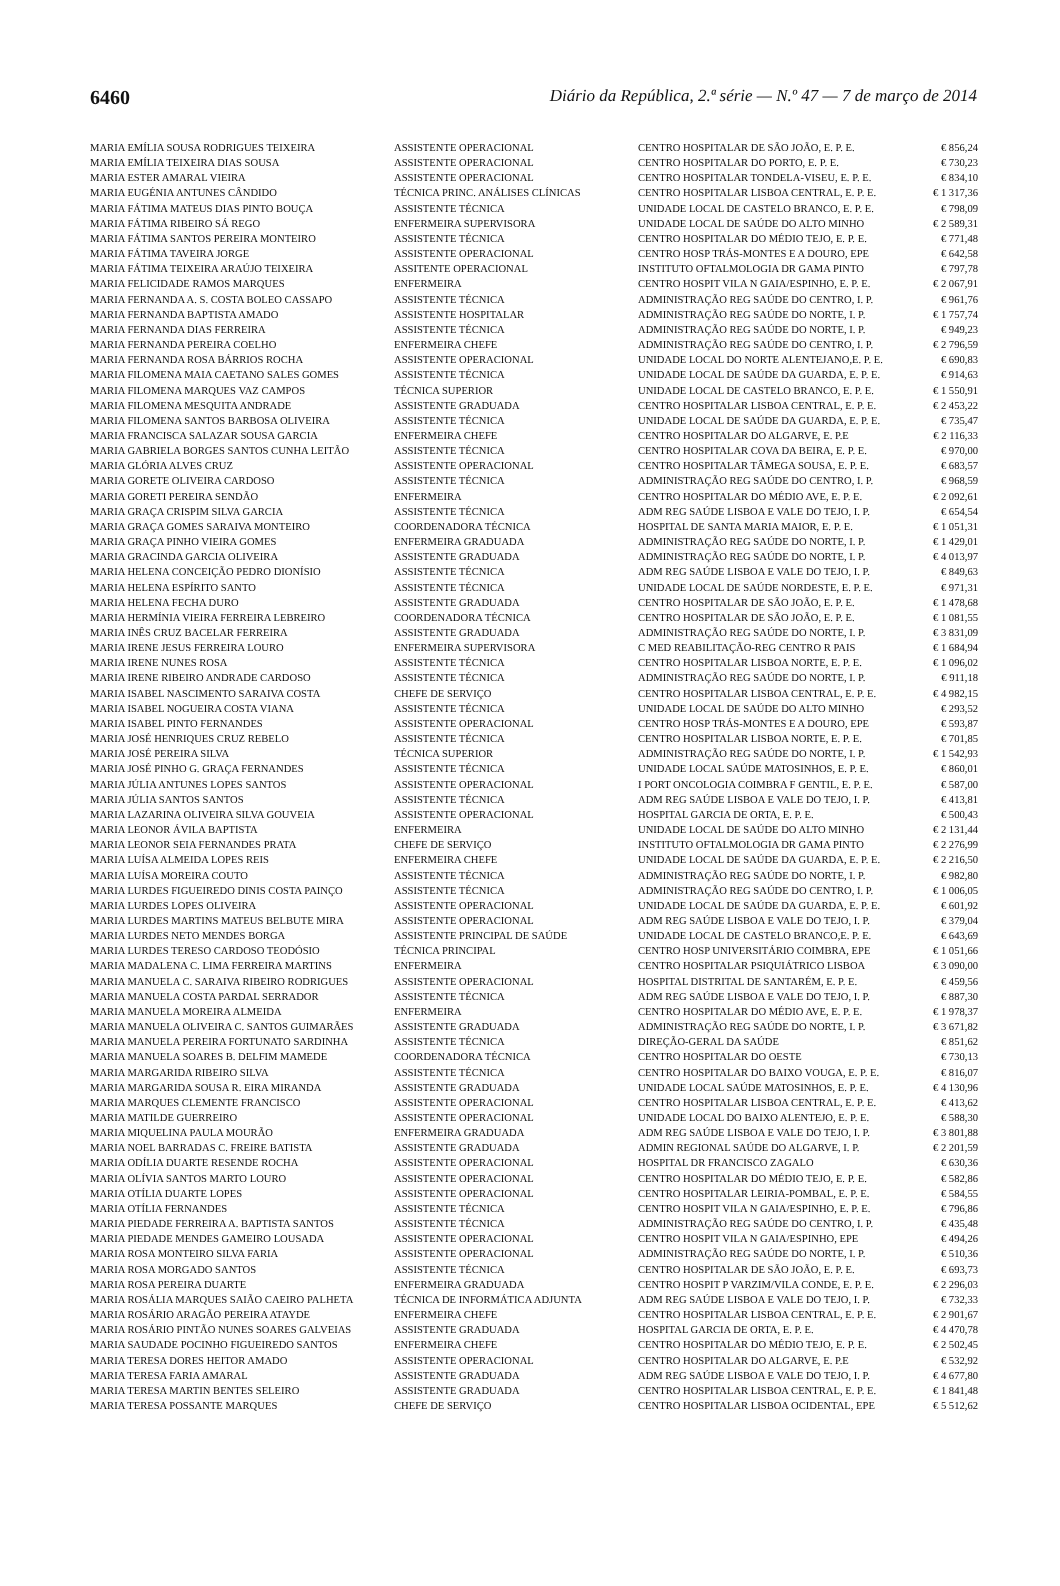6460 Diário da República, 2.ª série — N.º 47 — 7 de março de 2014
| MARIA EMÍLIA SOUSA RODRIGUES TEIXEIRA | ASSISTENTE OPERACIONAL | CENTRO HOSPITALAR DE SÃO JOÃO, E. P. E. | € 856,24 |
| MARIA EMÍLIA TEIXEIRA DIAS SOUSA | ASSISTENTE OPERACIONAL | CENTRO HOSPITALAR DO PORTO, E. P. E. | € 730,23 |
| MARIA ESTER AMARAL VIEIRA | ASSISTENTE OPERACIONAL | CENTRO HOSPITALAR TONDELA-VISEU, E. P. E. | € 834,10 |
| MARIA EUGÉNIA ANTUNES CÂNDIDO | TÉCNICA PRINC. ANÁLISES CLÍNICAS | CENTRO HOSPITALAR LISBOA CENTRAL, E. P. E. | € 1 317,36 |
| MARIA FÁTIMA MATEUS DIAS PINTO BOUÇA | ASSISTENTE TÉCNICA | UNIDADE LOCAL DE CASTELO BRANCO, E. P. E. | € 798,09 |
| MARIA FÁTIMA RIBEIRO SÁ REGO | ENFERMEIRA SUPERVISORA | UNIDADE LOCAL DE SAÚDE DO ALTO MINHO | € 2 589,31 |
| MARIA FÁTIMA SANTOS PEREIRA MONTEIRO | ASSISTENTE TÉCNICA | CENTRO HOSPITALAR DO MÉDIO TEJO, E. P. E. | € 771,48 |
| MARIA FÁTIMA TAVEIRA JORGE | ASSISTENTE OPERACIONAL | CENTRO HOSP TRÁS-MONTES E A DOURO, EPE | € 642,58 |
| MARIA FÁTIMA TEIXEIRA ARAÚJO TEIXEIRA | ASSITENTE OPERACIONAL | INSTITUTO OFTALMOLOGIA DR GAMA PINTO | € 797,78 |
| MARIA FELICIDADE RAMOS MARQUES | ENFERMEIRA | CENTRO HOSPIT VILA N GAIA/ESPINHO, E. P. E. | € 2 067,91 |
| MARIA FERNANDA A. S. COSTA BOLEO CASSAPO | ASSISTENTE TÉCNICA | ADMINISTRAÇÃO REG SAÚDE DO CENTRO, I. P. | € 961,76 |
| MARIA FERNANDA BAPTISTA AMADO | ASSISTENTE HOSPITALAR | ADMINISTRAÇÃO REG SAÚDE DO NORTE, I. P. | € 1 757,74 |
| MARIA FERNANDA DIAS FERREIRA | ASSISTENTE TÉCNICA | ADMINISTRAÇÃO REG SAÚDE DO NORTE, I. P. | € 949,23 |
| MARIA FERNANDA PEREIRA COELHO | ENFERMEIRA CHEFE | ADMINISTRAÇÃO REG SAÚDE DO CENTRO, I. P. | € 2 796,59 |
| MARIA FERNANDA ROSA BÁRRIOS ROCHA | ASSISTENTE OPERACIONAL | UNIDADE LOCAL DO NORTE ALENTEJANO,E. P. E. | € 690,83 |
| MARIA FILOMENA MAIA CAETANO SALES GOMES | ASSISTENTE TÉCNICA | UNIDADE LOCAL DE SAÚDE DA GUARDA, E. P. E. | € 914,63 |
| MARIA FILOMENA MARQUES VAZ CAMPOS | TÉCNICA SUPERIOR | UNIDADE LOCAL DE CASTELO BRANCO, E. P. E. | € 1 550,91 |
| MARIA FILOMENA MESQUITA ANDRADE | ASSISTENTE GRADUADA | CENTRO HOSPITALAR LISBOA CENTRAL, E. P. E. | € 2 453,22 |
| MARIA FILOMENA SANTOS BARBOSA OLIVEIRA | ASSISTENTE TÉCNICA | UNIDADE LOCAL DE SAÚDE DA GUARDA, E. P. E. | € 735,47 |
| MARIA FRANCISCA SALAZAR SOUSA GARCIA | ENFERMEIRA CHEFE | CENTRO HOSPITALAR DO ALGARVE, E. P.E | € 2 116,33 |
| MARIA GABRIELA BORGES SANTOS CUNHA LEITÃO | ASSISTENTE TÉCNICA | CENTRO HOSPITALAR COVA DA BEIRA, E. P. E. | € 970,00 |
| MARIA GLÓRIA ALVES CRUZ | ASSISTENTE OPERACIONAL | CENTRO HOSPITALAR TÂMEGA SOUSA, E. P. E. | € 683,57 |
| MARIA GORETE OLIVEIRA CARDOSO | ASSISTENTE TÉCNICA | ADMINISTRAÇÃO REG SAÚDE DO CENTRO, I. P. | € 968,59 |
| MARIA GORETI PEREIRA SENDÃO | ENFERMEIRA | CENTRO HOSPITALAR DO MÉDIO AVE, E. P. E. | € 2 092,61 |
| MARIA GRAÇA CRISPIM SILVA GARCIA | ASSISTENTE TÉCNICA | ADM REG SAÚDE LISBOA E VALE DO TEJO, I. P. | € 654,54 |
| MARIA GRAÇA GOMES SARAIVA MONTEIRO | COORDENADORA TÉCNICA | HOSPITAL DE SANTA MARIA MAIOR, E. P. E. | € 1 051,31 |
| MARIA GRAÇA PINHO VIEIRA GOMES | ENFERMEIRA GRADUADA | ADMINISTRAÇÃO REG SAÚDE DO NORTE, I. P. | € 1 429,01 |
| MARIA GRACINDA GARCIA OLIVEIRA | ASSISTENTE GRADUADA | ADMINISTRAÇÃO REG SAÚDE DO NORTE, I. P. | € 4 013,97 |
| MARIA HELENA CONCEIÇÃO PEDRO DIONÍSIO | ASSISTENTE TÉCNICA | ADM REG SAÚDE LISBOA E VALE DO TEJO, I. P. | € 849,63 |
| MARIA HELENA ESPÍRITO SANTO | ASSISTENTE TÉCNICA | UNIDADE LOCAL DE SAÚDE NORDESTE, E. P. E. | € 971,31 |
| MARIA HELENA FECHA DURO | ASSISTENTE GRADUADA | CENTRO HOSPITALAR DE SÃO JOÃO, E. P. E. | € 1 478,68 |
| MARIA HERMÍNIA VIEIRA FERREIRA LEBREIRO | COORDENADORA TÉCNICA | CENTRO HOSPITALAR DE SÃO JOÃO, E. P. E. | € 1 081,55 |
| MARIA INÊS CRUZ BACELAR FERREIRA | ASSISTENTE GRADUADA | ADMINISTRAÇÃO REG SAÚDE DO NORTE, I. P. | € 3 831,09 |
| MARIA IRENE JESUS FERREIRA LOURO | ENFERMEIRA SUPERVISORA | C MED REABILITAÇÃO-REG CENTRO R PAIS | € 1 684,94 |
| MARIA IRENE NUNES ROSA | ASSISTENTE TÉCNICA | CENTRO HOSPITALAR LISBOA NORTE, E. P. E. | € 1 096,02 |
| MARIA IRENE RIBEIRO ANDRADE CARDOSO | ASSISTENTE TÉCNICA | ADMINISTRAÇÃO REG SAÚDE DO NORTE, I. P. | € 911,18 |
| MARIA ISABEL NASCIMENTO SARAIVA COSTA | CHEFE DE SERVIÇO | CENTRO HOSPITALAR LISBOA CENTRAL, E. P. E. | € 4 982,15 |
| MARIA ISABEL NOGUEIRA COSTA VIANA | ASSISTENTE TÉCNICA | UNIDADE LOCAL DE SAÚDE DO ALTO MINHO | € 293,52 |
| MARIA ISABEL PINTO FERNANDES | ASSISTENTE OPERACIONAL | CENTRO HOSP TRÁS-MONTES E A DOURO, EPE | € 593,87 |
| MARIA JOSÉ HENRIQUES CRUZ REBELO | ASSISTENTE TÉCNICA | CENTRO HOSPITALAR LISBOA NORTE, E. P. E. | € 701,85 |
| MARIA JOSÉ PEREIRA SILVA | TÉCNICA SUPERIOR | ADMINISTRAÇÃO REG SAÚDE DO NORTE, I. P. | € 1 542,93 |
| MARIA JOSÉ PINHO G. GRAÇA FERNANDES | ASSISTENTE TÉCNICA | UNIDADE LOCAL SAÚDE MATOSINHOS, E. P. E. | € 860,01 |
| MARIA JÚLIA ANTUNES LOPES SANTOS | ASSISTENTE OPERACIONAL | I PORT ONCOLOGIA COIMBRA F GENTIL, E. P. E. | € 587,00 |
| MARIA JÚLIA SANTOS SANTOS | ASSISTENTE TÉCNICA | ADM REG SAÚDE LISBOA E VALE DO TEJO, I. P. | € 413,81 |
| MARIA LAZARINA OLIVEIRA SILVA GOUVEIA | ASSISTENTE OPERACIONAL | HOSPITAL GARCIA DE ORTA, E. P. E. | € 500,43 |
| MARIA LEONOR ÁVILA BAPTISTA | ENFERMEIRA | UNIDADE LOCAL DE SAÚDE DO ALTO MINHO | € 2 131,44 |
| MARIA LEONOR SEIA FERNANDES PRATA | CHEFE DE SERVIÇO | INSTITUTO OFTALMOLOGIA DR GAMA PINTO | € 2 276,99 |
| MARIA LUÍSA ALMEIDA LOPES REIS | ENFERMEIRA CHEFE | UNIDADE LOCAL DE SAÚDE DA GUARDA, E. P. E. | € 2 216,50 |
| MARIA LUÍSA MOREIRA COUTO | ASSISTENTE TÉCNICA | ADMINISTRAÇÃO REG SAÚDE DO NORTE, I. P. | € 982,80 |
| MARIA LURDES FIGUEIREDO DINIS COSTA PAINÇO | ASSISTENTE TÉCNICA | ADMINISTRAÇÃO REG SAÚDE DO CENTRO, I. P. | € 1 006,05 |
| MARIA LURDES LOPES OLIVEIRA | ASSISTENTE OPERACIONAL | UNIDADE LOCAL DE SAÚDE DA GUARDA, E. P. E. | € 601,92 |
| MARIA LURDES MARTINS MATEUS BELBUTE MIRA | ASSISTENTE OPERACIONAL | ADM REG SAÚDE LISBOA E VALE DO TEJO, I. P. | € 379,04 |
| MARIA LURDES NETO MENDES BORGA | ASSISTENTE PRINCIPAL DE SAÚDE | UNIDADE LOCAL DE CASTELO BRANCO,E. P. E. | € 643,69 |
| MARIA LURDES TERESO CARDOSO TEODÓSIO | TÉCNICA PRINCIPAL | CENTRO HOSP UNIVERSITÁRIO COIMBRA, EPE | € 1 051,66 |
| MARIA MADALENA C. LIMA FERREIRA MARTINS | ENFERMEIRA | CENTRO HOSPITALAR PSIQUIÁTRICO LISBOA | € 3 090,00 |
| MARIA MANUELA C. SARAIVA RIBEIRO RODRIGUES | ASSISTENTE OPERACIONAL | HOSPITAL DISTRITAL DE SANTARÉM, E. P. E. | € 459,56 |
| MARIA MANUELA COSTA PARDAL SERRADOR | ASSISTENTE TÉCNICA | ADM REG SAÚDE LISBOA E VALE DO TEJO, I. P. | € 887,30 |
| MARIA MANUELA MOREIRA ALMEIDA | ENFERMEIRA | CENTRO HOSPITALAR DO MÉDIO AVE, E. P. E. | € 1 978,37 |
| MARIA MANUELA OLIVEIRA C. SANTOS GUIMARÃES | ASSISTENTE GRADUADA | ADMINISTRAÇÃO REG SAÚDE DO NORTE, I. P. | € 3 671,82 |
| MARIA MANUELA PEREIRA FORTUNATO SARDINHA | ASSISTENTE TÉCNICA | DIREÇÃO-GERAL DA SAÚDE | € 851,62 |
| MARIA MANUELA SOARES B. DELFIM MAMEDE | COORDENADORA TÉCNICA | CENTRO HOSPITALAR DO OESTE | € 730,13 |
| MARIA MARGARIDA RIBEIRO SILVA | ASSISTENTE TÉCNICA | CENTRO HOSPITALAR DO BAIXO VOUGA, E. P. E. | € 816,07 |
| MARIA MARGARIDA SOUSA R. EIRA MIRANDA | ASSISTENTE GRADUADA | UNIDADE LOCAL SAÚDE MATOSINHOS, E. P. E. | € 4 130,96 |
| MARIA MARQUES CLEMENTE FRANCISCO | ASSISTENTE OPERACIONAL | CENTRO HOSPITALAR LISBOA CENTRAL, E. P. E. | € 413,62 |
| MARIA MATILDE GUERREIRO | ASSISTENTE OPERACIONAL | UNIDADE LOCAL DO BAIXO ALENTEJO, E. P. E. | € 588,30 |
| MARIA MIQUELINA PAULA MOURÃO | ENFERMEIRA GRADUADA | ADM REG SAÚDE LISBOA E VALE DO TEJO, I. P. | € 3 801,88 |
| MARIA NOEL BARRADAS C. FREIRE BATISTA | ASSISTENTE GRADUADA | ADMIN REGIONAL SAÚDE DO ALGARVE, I. P. | € 2 201,59 |
| MARIA ODÍLIA DUARTE RESENDE ROCHA | ASSISTENTE OPERACIONAL | HOSPITAL DR FRANCISCO ZAGALO | € 630,36 |
| MARIA OLÍVIA SANTOS MARTO LOURO | ASSISTENTE OPERACIONAL | CENTRO HOSPITALAR DO MÉDIO TEJO, E. P. E. | € 582,86 |
| MARIA OTÍLIA DUARTE LOPES | ASSISTENTE OPERACIONAL | CENTRO HOSPITALAR LEIRIA-POMBAL, E. P. E. | € 584,55 |
| MARIA OTÍLIA FERNANDES | ASSISTENTE TÉCNICA | CENTRO HOSPIT VILA N GAIA/ESPINHO, E. P. E. | € 796,86 |
| MARIA PIEDADE FERREIRA A. BAPTISTA SANTOS | ASSISTENTE TÉCNICA | ADMINISTRAÇÃO REG SAÚDE DO CENTRO, I. P. | € 435,48 |
| MARIA PIEDADE MENDES GAMEIRO LOUSADA | ASSISTENTE OPERACIONAL | CENTRO HOSPIT VILA N GAIA/ESPINHO, EPE | € 494,26 |
| MARIA ROSA MONTEIRO SILVA FARIA | ASSISTENTE OPERACIONAL | ADMINISTRAÇÃO REG SAÚDE DO NORTE, I. P. | € 510,36 |
| MARIA ROSA MORGADO SANTOS | ASSISTENTE TÉCNICA | CENTRO HOSPITALAR DE SÃO JOÃO, E. P. E. | € 693,73 |
| MARIA ROSA PEREIRA DUARTE | ENFERMEIRA GRADUADA | CENTRO HOSPIT P VARZIM/VILA CONDE, E. P. E. | € 2 296,03 |
| MARIA ROSÁLIA MARQUES SAIÃO CAEIRO PALHETA | TÉCNICA DE INFORMÁTICA ADJUNTA | ADM REG SAÚDE LISBOA E VALE DO TEJO, I. P. | € 732,33 |
| MARIA ROSÁRIO ARAGÃO PEREIRA ATAYDE | ENFERMEIRA CHEFE | CENTRO HOSPITALAR LISBOA CENTRAL, E. P. E. | € 2 901,67 |
| MARIA ROSÁRIO PINTÃO NUNES SOARES GALVEIAS | ASSISTENTE GRADUADA | HOSPITAL GARCIA DE ORTA, E. P. E. | € 4 470,78 |
| MARIA SAUDADE POCINHO FIGUEIREDO SANTOS | ENFERMEIRA CHEFE | CENTRO HOSPITALAR DO MÉDIO TEJO, E. P. E. | € 2 502,45 |
| MARIA TERESA DORES HEITOR AMADO | ASSISTENTE OPERACIONAL | CENTRO HOSPITALAR DO ALGARVE, E. P.E | € 532,92 |
| MARIA TERESA FARIA AMARAL | ASSISTENTE GRADUADA | ADM REG SAÚDE LISBOA E VALE DO TEJO, I. P. | € 4 677,80 |
| MARIA TERESA MARTIN BENTES SELEIRO | ASSISTENTE GRADUADA | CENTRO HOSPITALAR LISBOA CENTRAL, E. P. E. | € 1 841,48 |
| MARIA TERESA POSSANTE MARQUES | CHEFE DE SERVIÇO | CENTRO HOSPITALAR LISBOA OCIDENTAL, EPE | € 5 512,62 |